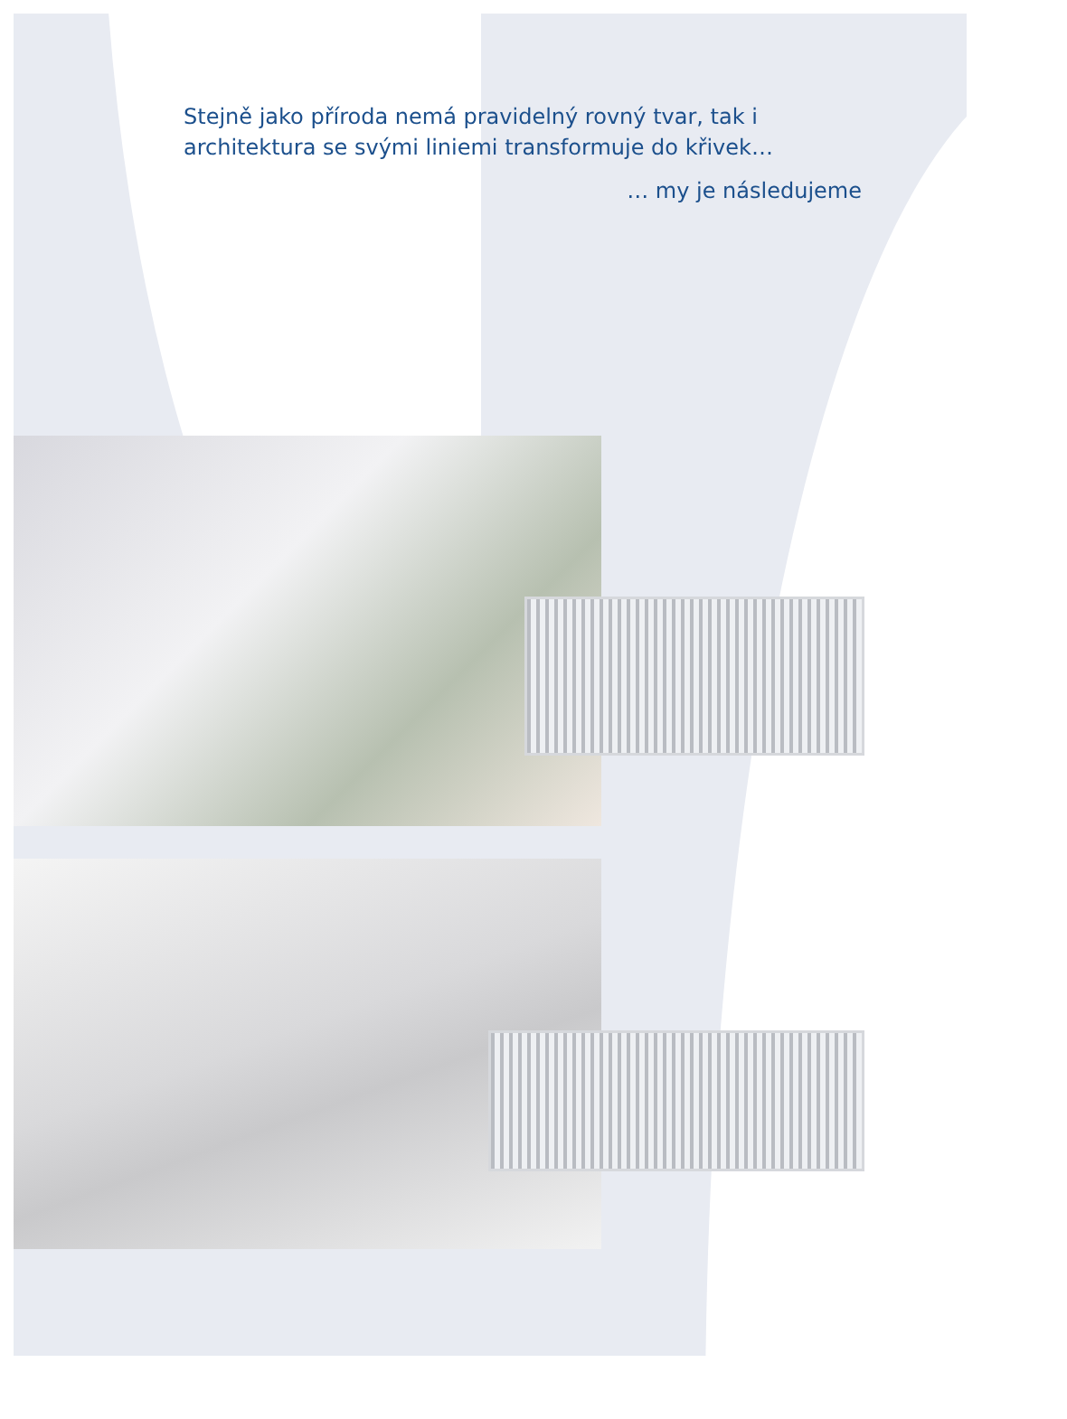Stejně jako příroda nemá pravidelný rovný tvar, tak i architektura se svými liniemi transformuje do křivek…
… my je následujeme